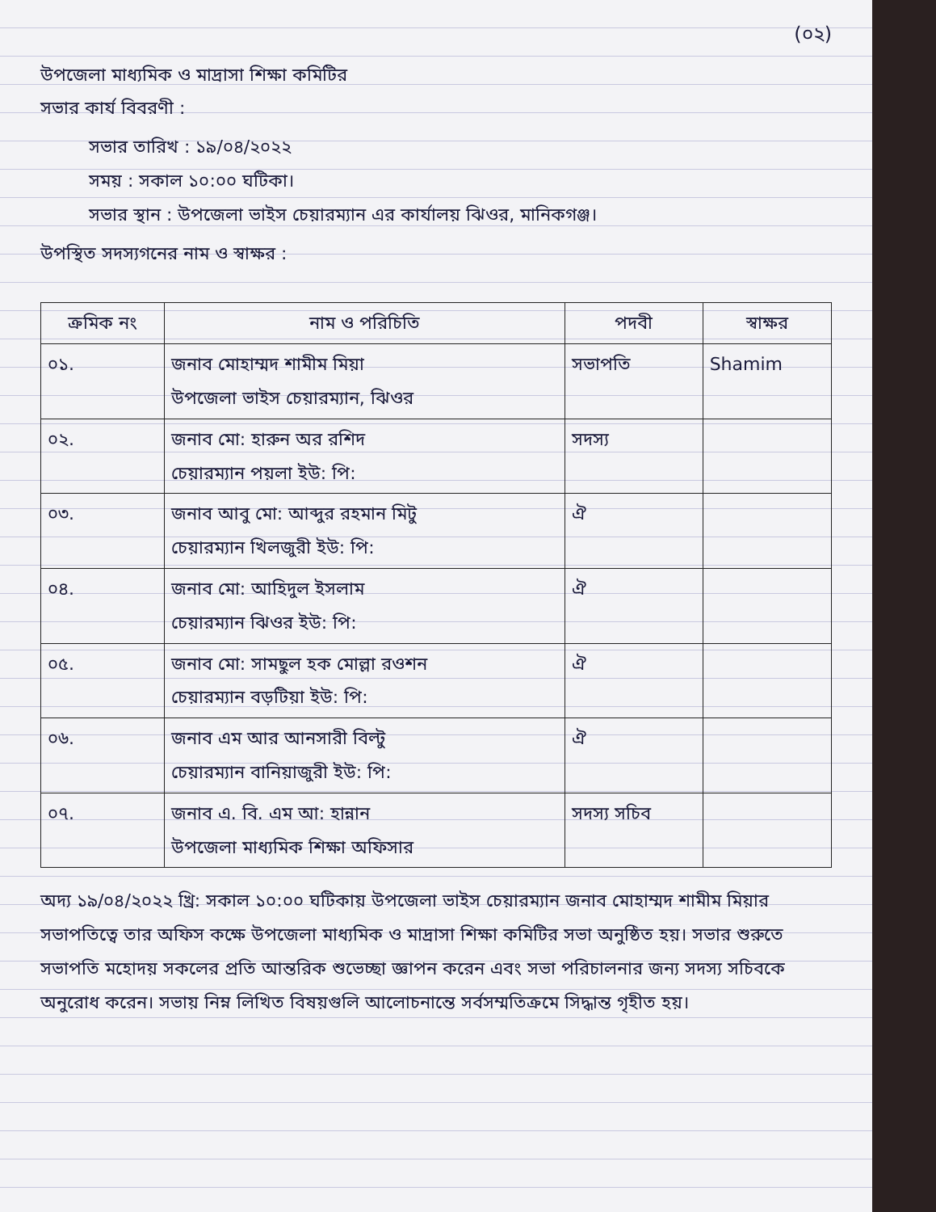(০২)
উপজেলা মাধ্যমিক ও মাদ্রাসা শিক্ষা কমিটির
সভার কার্য বিবরণী :
সভার তারিখ : ১৯/০৪/২০২২
সময় : সকাল ১০:০০ ঘটিকা।
সভার স্থান : উপজেলা ভাইস চেয়ারম্যান এর কার্যালয় ঝিওর, মানিকগঞ্জ।
উপস্থিত সদস্যগনের নাম ও স্বাক্ষর :
| ক্রমিক নং | নাম ও পরিচিতি | পদবী | স্বাক্ষর |
| --- | --- | --- | --- |
| ০১. | জনাব মোহাম্মদ শামীম মিয়া উপজেলা ভাইস চেয়ারম্যান, ঝিওর | সভাপতি | Shamim |
| ০২. | জনাব মো: হারুন অর রশিদ চেয়ারম্যান পয়লা ইউ: পি: | সদস্য | |
| ০৩. | জনাব আবু মো: আব্দুর রহমান মিটু চেয়ারম্যান খিলজুরী ইউ: পি: | ঐ | |
| ০৪. | জনাব মো: আহিদুল ইসলাম চেয়ারম্যান ঝিওর ইউ: পি: | ঐ | |
| ০৫. | জনাব মো: সামছুল হক মোল্লা রওশন চেয়ারম্যান বড়টিয়া ইউ: পি: | ঐ | |
| ০৬. | জনাব এম আর আনসারী বিল্টু চেয়ারম্যান বানিয়াজুরী ইউ: পি: | ঐ | |
| ০৭. | জনাব এ. বি. এম আ: হান্নান উপজেলা মাধ্যমিক শিক্ষা অফিসার | সদস্য সচিব | |
অদ্য ১৯/০৪/২০২২ খ্রি: সকাল ১০:০০ ঘটিকায় উপজেলা ভাইস চেয়ারম্যান জনাব মোহাম্মদ শামীম মিয়ার সভাপতিত্বে তার অফিস কক্ষে উপজেলা মাধ্যমিক ও মাদ্রাসা শিক্ষা কমিটির সভা অনুষ্ঠিত হয়। সভার শুরুতে সভাপতি মহোদয় সকলের প্রতি আন্তরিক শুভেচ্ছা জ্ঞাপন করেন এবং সভা পরিচালনার জন্য সদস্য সচিবকে অনুরোধ করেন। সভায় নিম্ন লিখিত বিষয়গুলি আলোচনান্তে সর্বসম্মতিক্রমে সিদ্ধান্ত গৃহীত হয়।